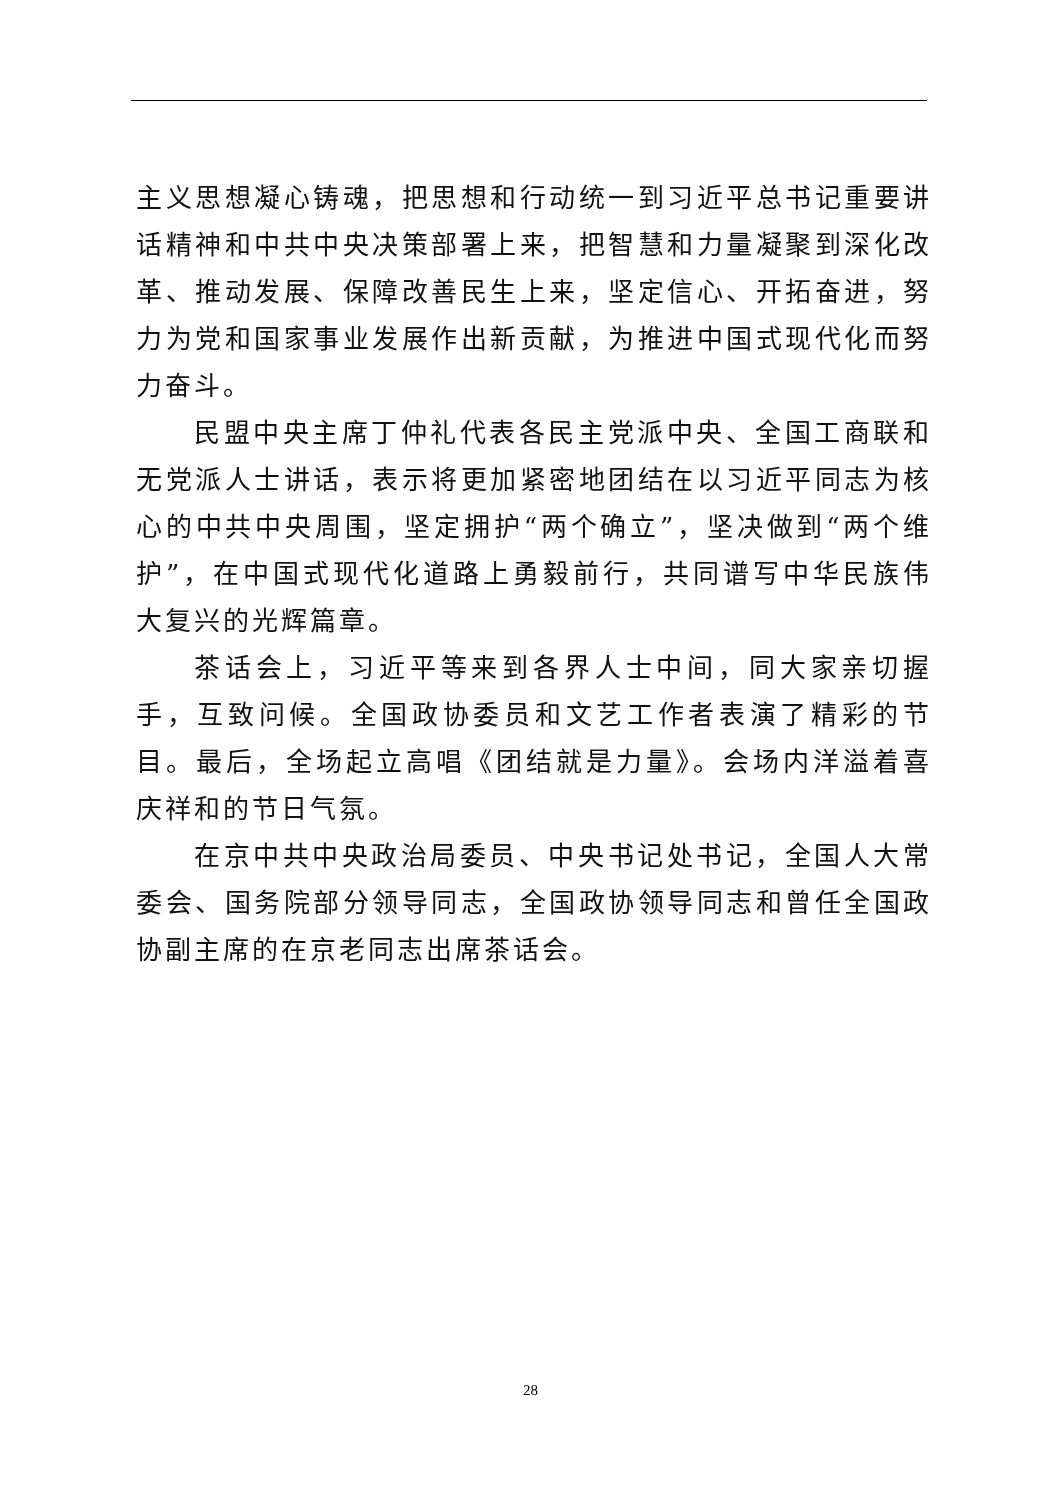主义思想凝心铸魂，把思想和行动统一到习近平总书记重要讲话精神和中共中央决策部署上来，把智慧和力量凝聚到深化改革、推动发展、保障改善民生上来，坚定信心、开拓奋进，努力为党和国家事业发展作出新贡献，为推进中国式现代化而努力奋斗。
民盟中央主席丁仲礼代表各民主党派中央、全国工商联和无党派人士讲话，表示将更加紧密地团结在以习近平同志为核心的中共中央周围，坚定拥护“两个确立”，坚决做到“两个维护”，在中国式现代化道路上勇毅前行，共同谱写中华民族伟大复兴的光辉篇章。
茶话会上，习近平等来到各界人士中间，同大家亲切握手，互致问候。全国政协委员和文艺工作者表演了精彩的节目。最后，全场起立高唱《团结就是力量》。会场内洋溢着喜庆祥和的节日气氛。
在京中共中央政治局委员、中央书记处书记，全国人大常委会、国务院部分领导同志，全国政协领导同志和曾任全国政协副主席的在京老同志出席茶话会。
28